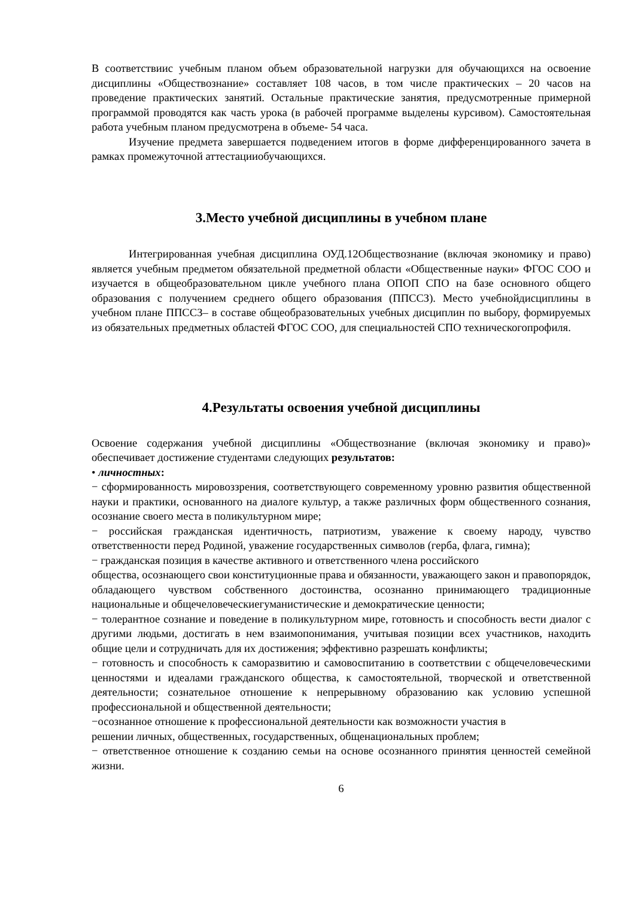В соответствиис учебным планом объем образовательной нагрузки для обучающихся на освоение дисциплины «Обществознание» составляет 108 часов, в том числе практических – 20 часов на проведение практических занятий. Остальные практические занятия, предусмотренные примерной программой проводятся как часть урока (в рабочей программе выделены курсивом). Самостоятельная работа учебным планом предусмотрена в объеме- 54 часа.
Изучение предмета завершается подведением итогов в форме дифференцированного зачета в рамках промежуточной аттестацииобучающихся.
3.Место учебной дисциплины в учебном плане
Интегрированная учебная дисциплина ОУД.12Обществознание (включая экономику и право) является учебным предметом обязательной предметной области «Общественные науки» ФГОС СОО и изучается в общеобразовательном цикле учебного плана ОПОП СПО на базе основного общего образования с получением среднего общего образования (ППССЗ). Место учебнойдисциплины в учебном плане ППССЗ– в составе общеобразовательных учебных дисциплин по выбору, формируемых из обязательных предметных областей ФГОС СОО, для специальностей СПО техническогопрофиля.
4.Результаты освоения учебной дисциплины
Освоение содержания учебной дисциплины «Обществознание (включая экономику и право)» обеспечивает достижение студентами следующих результатов:
• личностных:
− сформированность мировоззрения, соответствующего современному уровню развития общественной науки и практики, основанного на диалоге культур, а также различных форм общественного сознания, осознание своего места в поликультурном мире;
− российская гражданская идентичность, патриотизм, уважение к своему народу, чувство ответственности перед Родиной, уважение государственных символов (герба, флага, гимна);
− гражданская позиция в качестве активного и ответственного члена российского
общества, осознающего свои конституционные права и обязанности, уважающего закон и правопорядок, обладающего чувством собственного достоинства, осознанно принимающего традиционные национальные и общечеловеческиегуманистические и демократические ценности;
− толерантное сознание и поведение в поликультурном мире, готовность и способность вести диалог с другими людьми, достигать в нем взаимопонимания, учитывая позиции всех участников, находить общие цели и сотрудничать для их достижения; эффективно разрешать конфликты;
− готовность и способность к саморазвитию и самовоспитанию в соответствии с общечеловеческими ценностями и идеалами гражданского общества, к самостоятельной, творческой и ответственной деятельности; сознательное отношение к непрерывному образованию как условию успешной профессиональной и общественной деятельности;
−осознанное отношение к профессиональной деятельности как возможности участия в
решении личных, общественных, государственных, общенациональных проблем;
− ответственное отношение к созданию семьи на основе осознанного принятия ценностей семейной жизни.
6